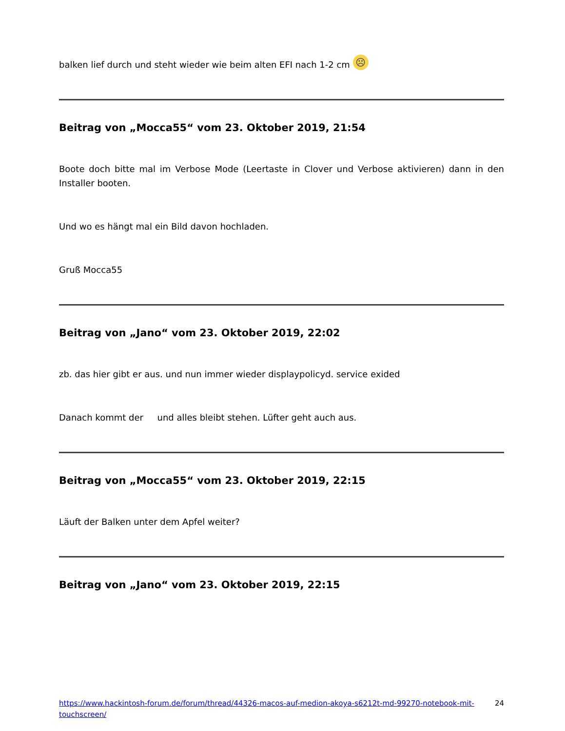balken lief durch und steht wieder wie beim alten EFI nach 1-2 cm ☹
Beitrag von „Mocca55“ vom 23. Oktober 2019, 21:54
Boote doch bitte mal im Verbose Mode (Leertaste in Clover und Verbose aktivieren) dann in den Installer booten.
Und wo es hängt mal ein Bild davon hochladen.
Gruß Mocca55
Beitrag von „Jano“ vom 23. Oktober 2019, 22:02
zb. das hier gibt er aus. und nun immer wieder displaypolicyd. service exided
Danach kommt der und alles bleibt stehen. Lüfter geht auch aus.
Beitrag von „Mocca55“ vom 23. Oktober 2019, 22:15
Läuft der Balken unter dem Apfel weiter?
Beitrag von „Jano“ vom 23. Oktober 2019, 22:15
https://www.hackintosh-forum.de/forum/thread/44326-macos-auf-medion-akoya-s6212t-md-99270-notebook-mit-touchscreen/ 24